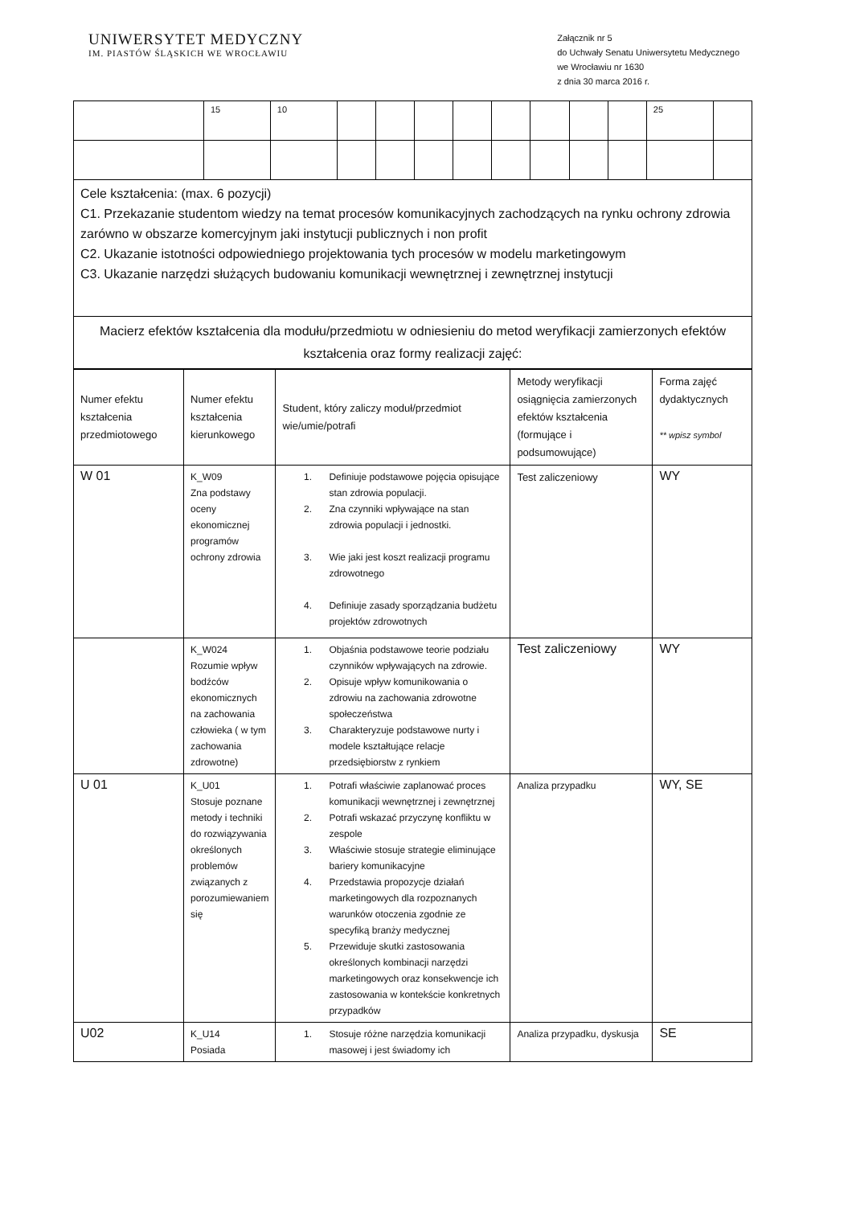UNIWERSYTET MEDYCZNY
IM. PIASTÓW ŚLĄSKICH WE WROCŁAWIU
Załącznik nr 5
do Uchwały Senatu Uniwersytetu Medycznego
we Wrocławiu nr 1630
z dnia 30 marca 2016 r.
| | 15 | 10 | | | | | | | | | 25 | |
| Cele kształcenia: (max. 6 pozycji) C1. Przekazanie studentom wiedzy na temat procesów komunikacyjnych zachodzących na rynku ochrony zdrowia zarówno w obszarze komercyjnym jaki instytucji publicznych i non profit C2. Ukazanie istotności odpowiedniego projektowania tych procesów w modelu marketingowym C3. Ukazanie narzędzi służących budowaniu komunikacji wewnętrznej i zewnętrznej instytucji | | | | | | | | | | | | |
| Macierz efektów kształcenia dla modułu/przedmiotu w odniesieniu do metod weryfikacji zamierzonych efektów kształcenia oraz formy realizacji zajęć: | | | | | | | | | | | | |
| Numer efektu kształcenia przedmiotowego | Numer efektu kształcenia kierunkowego | Student, który zaliczy moduł/przedmiot wie/umie/potrafi | Metody weryfikacji osiągnięcia zamierzonych efektów kształcenia (formujące i podsumowujące) | Forma zajęć dydaktycznych ** wpisz symbol |
| W 01 | K_W09 Zna podstawy oceny ekonomicznej programów ochrony zdrowia | 1. Definiuje podstawowe pojęcia opisujące stan zdrowia populacji. 2. Zna czynniki wpływające na stan zdrowia populacji i jednostki. 3. Wie jaki jest koszt realizacji programu zdrowotnego 4. Definiuje zasady sporządzania budżetu projektów zdrowotnych | Test zaliczeniowy | WY |
| | K_W024 Rozumie wpływ bodźców ekonomicznych na zachowania człowieka ( w tym zachowania zdrowotne) | 1. Objaśnia podstawowe teorie podziału czynników wpływających na zdrowie. 2. Opisuje wpływ komunikowania o zdrowiu na zachowania zdrowotne społeczeństwa 3. Charakteryzuje podstawowe nurty i modele kształtujące relacje przedsiębiorstw z rynkiem | Test zaliczeniowy | WY |
| U 01 | K_U01 Stosuje poznane metody i techniki do rozwiązywania określonych problemów związanych z porozumiewaniem się | 1. Potrafi właściwie zaplanować proces komunikacji wewnętrznej i zewnętrznej 2. Potrafi wskazać przyczynę konfliktu w zespole 3. Właściwie stosuje strategie eliminujące bariery komunikacyjne 4. Przedstawia propozycje działań marketingowych dla rozpoznanych warunków otoczenia zgodnie ze specyfiką branży medycznej 5. Przewiduje skutki zastosowania określonych kombinacji narzędzi marketingowych oraz konsekwencje ich zastosowania w kontekście konkretnych przypadków | Analiza przypadku | WY, SE |
| U02 | K_U14 Posiada | 1. Stosuje różne narzędzia komunikacji masowej i jest świadomy ich | Analiza przypadku, dyskusja | SE |